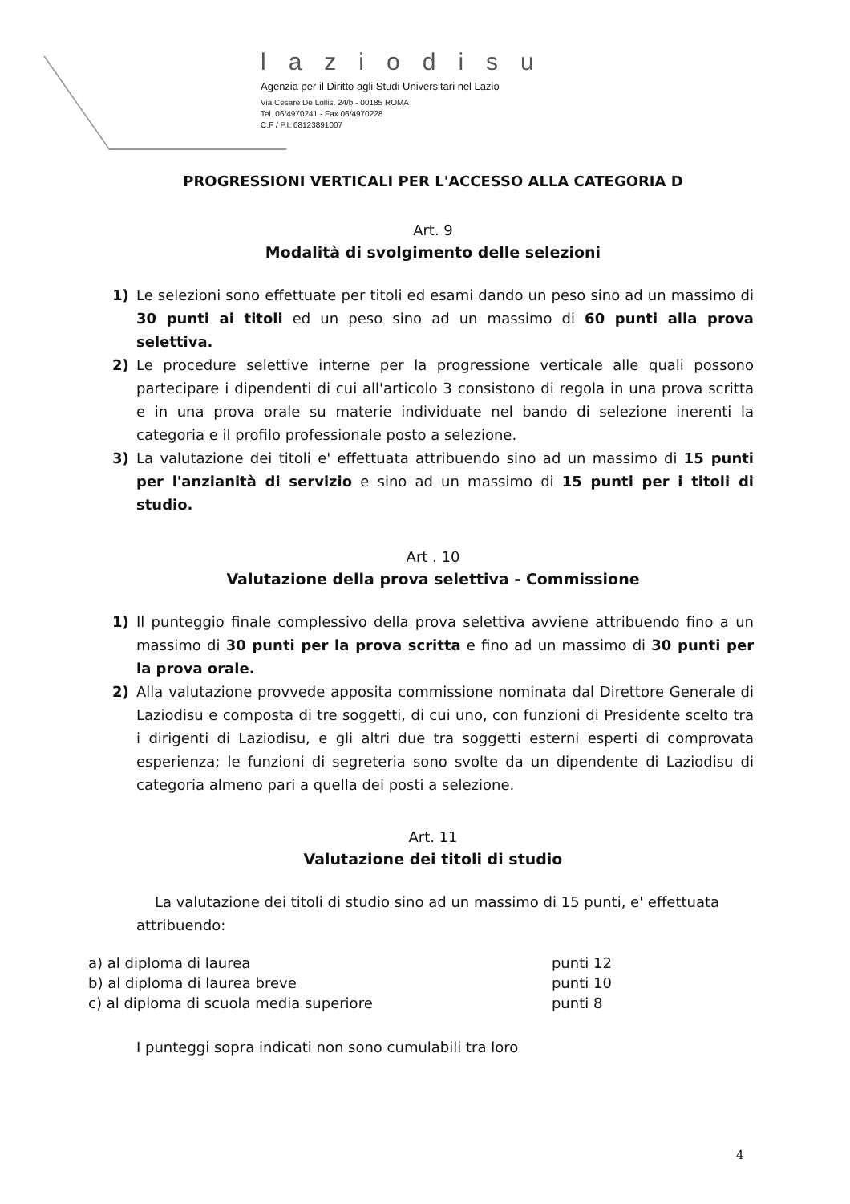laziodisu
Agenzia per il Diritto agli Studi Universitari nel Lazio
Via Cesare De Lollis, 24/b - 00185 ROMA
Tel. 06/4970241 - Fax 06/4970228
C.F / P.I. 08123891007
PROGRESSIONI VERTICALI PER L'ACCESSO ALLA CATEGORIA D
Art. 9
Modalità di svolgimento delle selezioni
1) Le selezioni sono effettuate per titoli ed esami dando un peso sino ad un massimo di 30 punti ai titoli ed un peso sino ad un massimo di 60 punti alla prova selettiva.
2) Le procedure selettive interne per la progressione verticale alle quali possono partecipare i dipendenti di cui all'articolo 3 consistono di regola in una prova scritta e in una prova orale su materie individuate nel bando di selezione inerenti la categoria e il profilo professionale posto a selezione.
3) La valutazione dei titoli e' effettuata attribuendo sino ad un massimo di 15 punti per l'anzianità di servizio e sino ad un massimo di 15 punti per i titoli di studio.
Art . 10
Valutazione della prova selettiva - Commissione
1) Il punteggio finale complessivo della prova selettiva avviene attribuendo fino a un massimo di 30 punti per la prova scritta e fino ad un massimo di 30 punti per la prova orale.
2) Alla valutazione provvede apposita commissione nominata dal Direttore Generale di Laziodisu e composta di tre soggetti, di cui uno, con funzioni di Presidente scelto tra i dirigenti di Laziodisu, e gli altri due tra soggetti esterni esperti di comprovata esperienza; le funzioni di segreteria sono svolte da un dipendente di Laziodisu di categoria almeno pari a quella dei posti a selezione.
Art. 11
Valutazione dei titoli di studio
La valutazione dei titoli di studio sino ad un massimo di 15 punti, e' effettuata attribuendo:
| a) al diploma di laurea | punti 12 |
| b) al diploma di laurea breve | punti 10 |
| c) al diploma di scuola media superiore | punti 8 |
I punteggi sopra indicati non sono cumulabili tra loro
4